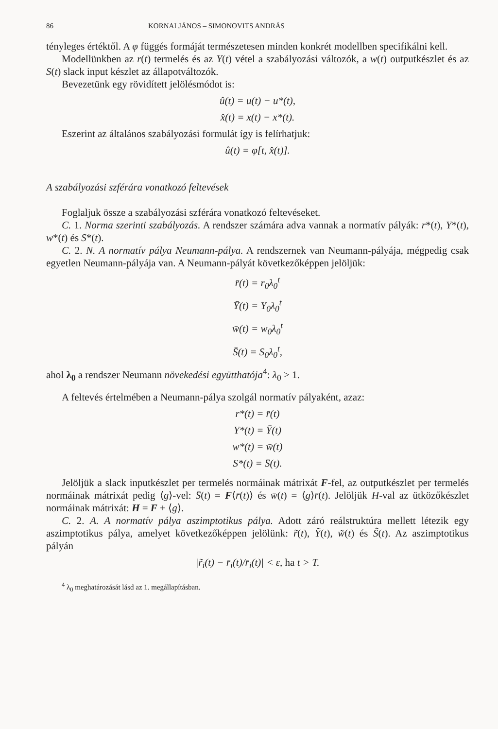86 KORNAI JÁNOS – SIMONOVITS ANDRÁS
tényleges értéktől. A φ függés formáját természetesen minden konkrét modellben specifikálni kell.
Modellünkben az r(t) termelés és az Y(t) vétel a szabályozási változók, a w(t) outputkészlet és az S(t) slack input készlet az állapotváltozók.
Bevezetünk egy rövidített jelölésmódot is:
û(t) = u(t) − u*(t),
x̂(t) = x(t) − x*(t).
Eszerint az általános szabályozási formulát így is felírhatjuk:
û(t) = φ[t, x̂(t)].
A szabályozási szférára vonatkozó feltevések
Foglaljuk össze a szabályozási szférára vonatkozó feltevéseket.
C. 1. Norma szerinti szabályozás. A rendszer számára adva vannak a normatív pályák: r*(t), Y*(t), w*(t) és S*(t).
C. 2. N. A normatív pálya Neumann-pálya. A rendszernek van Neumann-pályája, mégpedig csak egyetlen Neumann-pályája van. A Neumann-pályát következőképpen jelöljük:
r̄(t) = r<sub>0</sub>λ<sub>0</sub><sup>t</sup>
Ȳ(t) = Y<sub>0</sub>λ<sub>0</sub><sup>t</sup>
w̄(t) = w<sub>0</sub>λ<sub>0</sub><sup>t</sup>
S̄(t) = S<sub>0</sub>λ<sub>0</sub><sup>t</sup>,
ahol λ<sub>0</sub> a rendszer Neumann növekedési együtthatója<sup>4</sup>: λ<sub>0</sub> > 1.
A feltevés értelmében a Neumann-pálya szolgál normatív pályaként, azaz:
r*(t) = r̄(t)
Y*(t) = Ȳ(t)
w*(t) = w̄(t)
S*(t) = S̄(t).
Jelöljük a slack inputkészlet per termelés normáinak mátrixát F-fel, az outputkészlet per termelés normáinak mátrixát pedig ⟨g⟩-vel: S̄(t) = F⟨r̄(t)⟩ és w̄(t) = ⟨g⟩r̄(t). Jelöljük H-val az ütközőkészlet normáinak mátrixát: H = F + ⟨g⟩.
C. 2. A. A normatív pálya aszimptotikus pálya. Adott záró reálstruktúra mellett létezik egy aszimptotikus pálya, amelyet következőképpen jelölünk: r̃(t), Ỹ(t), w̃(t) és S̃(t). Az aszimptotikus pályán
|r̃<sub>i</sub>(t) − r̄<sub>i</sub>(t)/r̄<sub>i</sub>(t)| < ε, ha t > T.
<sup>4</sup> λ<sub>0</sub> meghatározását lásd az 1. megállapításban.